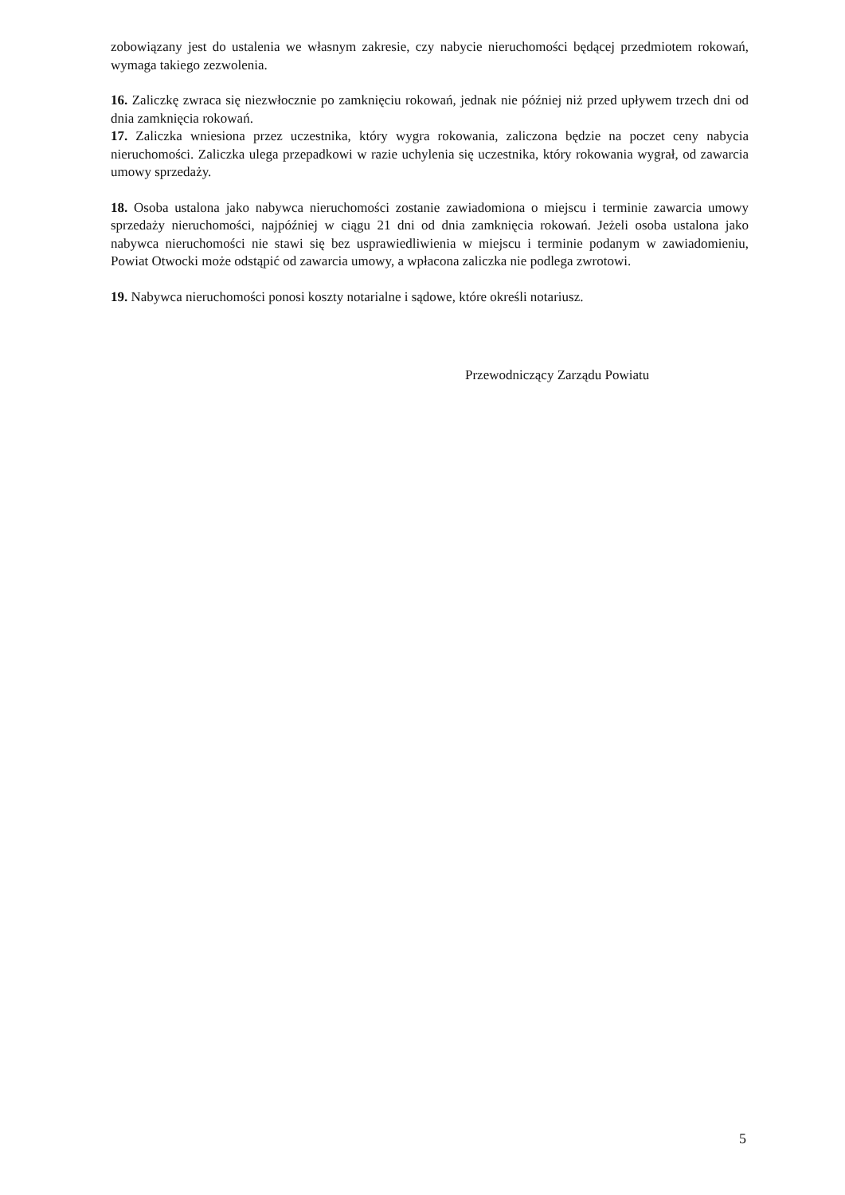zobowiązany jest do ustalenia we własnym zakresie, czy nabycie nieruchomości będącej przedmiotem rokowań, wymaga takiego zezwolenia.
16. Zaliczkę zwraca się niezwłocznie po zamknięciu rokowań, jednak nie później niż przed upływem trzech dni od dnia zamknięcia rokowań.
17. Zaliczka wniesiona przez uczestnika, który wygra rokowania, zaliczona będzie na poczet ceny nabycia nieruchomości. Zaliczka ulega przepadkowi w razie uchylenia się uczestnika, który rokowania wygrał, od zawarcia umowy sprzedaży.
18. Osoba ustalona jako nabywca nieruchomości zostanie zawiadomiona o miejscu i terminie zawarcia umowy sprzedaży nieruchomości, najpóźniej w ciągu 21 dni od dnia zamknięcia rokowań. Jeżeli osoba ustalona jako nabywca nieruchomości nie stawi się bez usprawiedliwienia w miejscu i terminie podanym w zawiadomieniu, Powiat Otwocki może odstąpić od zawarcia umowy, a wpłacona zaliczka nie podlega zwrotowi.
19. Nabywca nieruchomości ponosi koszty notarialne i sądowe, które określi notariusz.
Przewodniczący Zarządu Powiatu
5